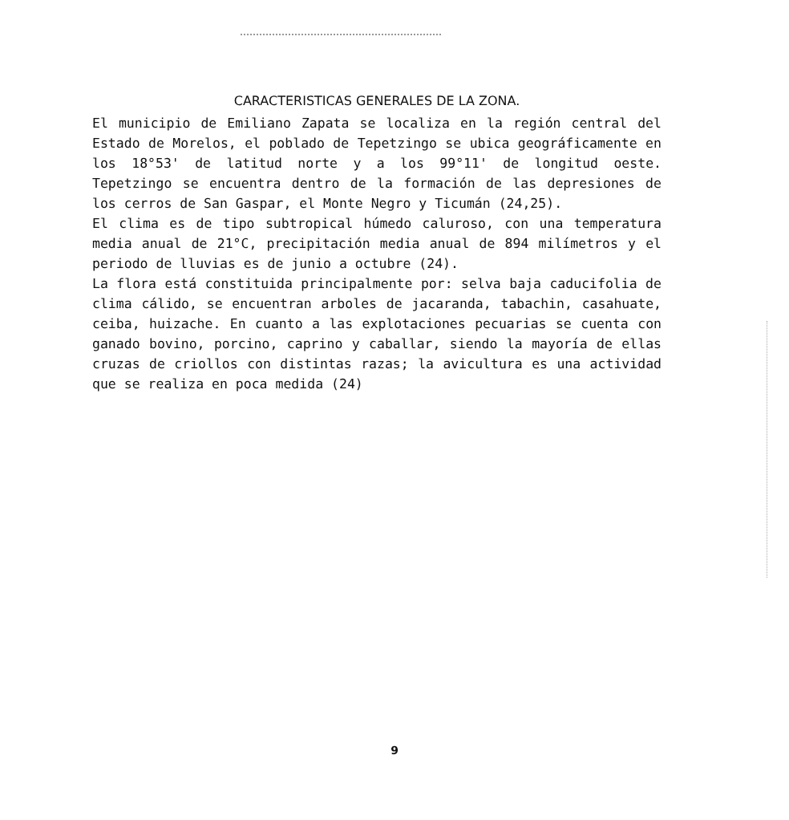CARACTERISTICAS GENERALES DE LA ZONA.
El municipio de Emiliano Zapata se localiza en la región central del Estado de Morelos, el poblado de Tepetzingo se ubica geográficamente en los 18°53' de latitud norte y a los 99°11' de longitud oeste. Tepetzingo se encuentra dentro de la formación de las depresiones de los cerros de San Gaspar, el Monte Negro y Ticumán (24,25).
El clima es de tipo subtropical húmedo caluroso, con una temperatura media anual de 21°C, precipitación media anual de 894 milímetros y el periodo de lluvias es de junio a octubre (24).
La flora está constituida principalmente por: selva baja caducifolia de clima cálido, se encuentran arboles de jacaranda, tabachin, casahuate, ceiba, huizache. En cuanto a las explotaciones pecuarias se cuenta con ganado bovino, porcino, caprino y caballar, siendo la mayoría de ellas cruzas de criollos con distintas razas; la avicultura es una actividad que se realiza en poca medida (24)
9